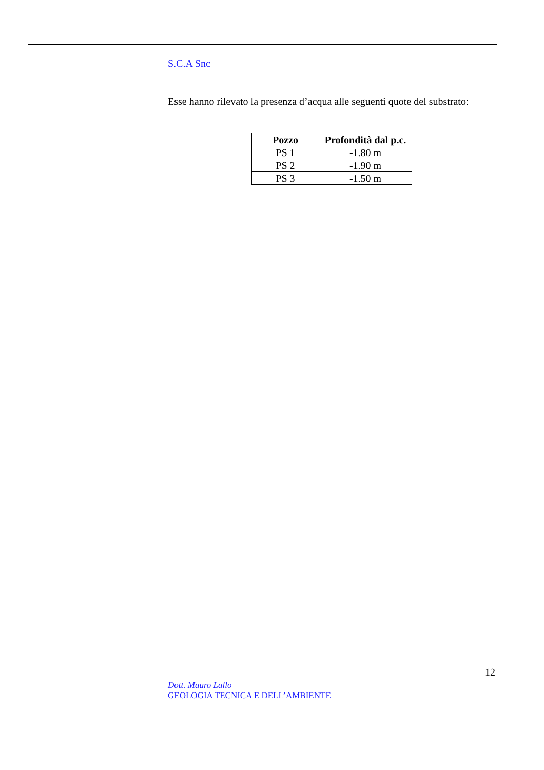S.C.A Snc
Esse hanno rilevato la presenza d’acqua alle seguenti quote del substrato:
| Pozzo | Profondità dal p.c. |
| --- | --- |
| PS 1 | -1.80 m |
| PS 2 | -1.90 m |
| PS 3 | -1.50 m |
12
Dott. Mauro Lallo
GEOLOGIA TECNICA E DELL’AMBIENTE